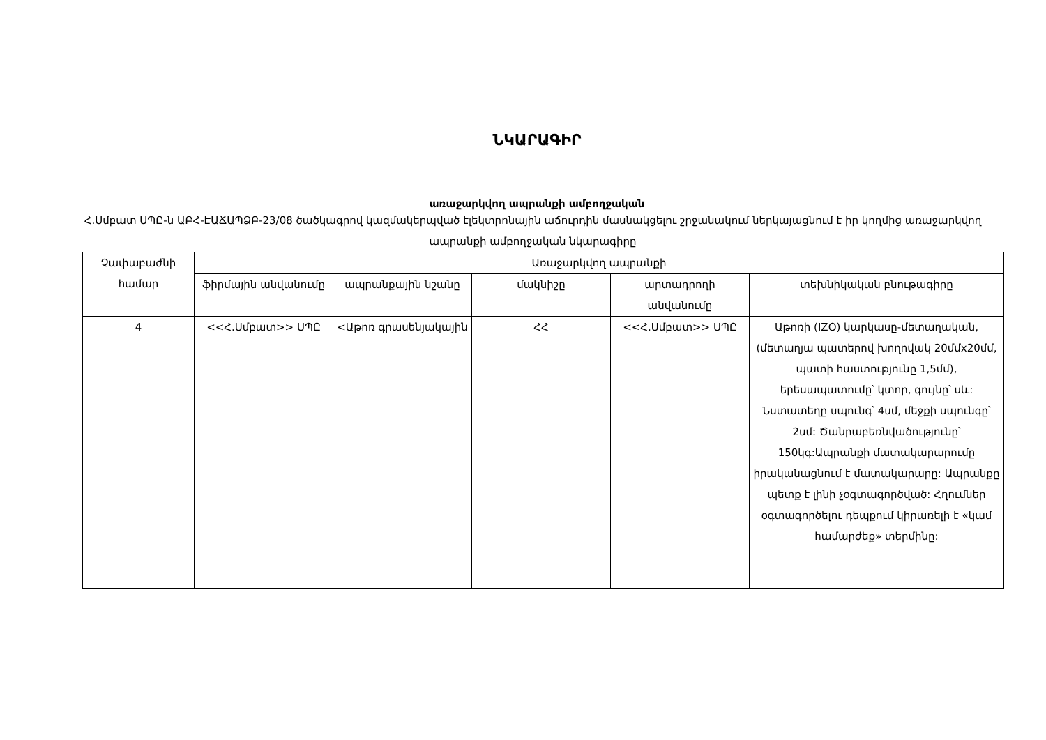ՆԿԱՐԱԳԻՐ
առաջարկվող ապրանքի ամբողջական
Հ.Սմբատ ՍՊԸ-ն ԱԲՀ-ԷԱՃԱՊՁԲ-23/08 ծածկագրով կազմակերպված էլեկտրոնային աճուրդին մասնակցելու շրջանակում ներկայացնում է իր կողմից առաջարկվող ապրանքի ամբողջական նկարագիրը
| Չափաբաժնի համար | Առաջարկվող ապրանքի | | | | |
| --- | --- | --- | --- | --- | --- |
| | ֆիրմային անվանումը | ապրանքային նշանը | մակնիշը | արտադրողի անվանումը | տեխնիկական բնութագիրը |
| 4 | <<Հ.Սմբատ>> ՍՊԸ | <Աթոռ գրասենյակային | ՀՀ | <<Հ.Սմբատ>> ՍՊԸ | Աթոռի (IZO) կարկասը-մետաղական, (մետաղյա պատերով խողովակ 20մմx20մմ, պատի հաստությունը 1,5մմ), երեսապատումը՝ կտոր, գույնը՝ սև: Նստատեղը սպունգ՝ 4սմ, մեջքի սպունգը՝ 2սմ: Ծանրաբեռնվածությունը՝ 150կգ:Ապրանքի մատակարարումը իրականացնում է մատակարարը: Ապրանքը պետք է լինի չօգտագործված: Հղումներ օգտագործելու դեպքում կիրառելի է «կամ համարժեք» տերմինը: |